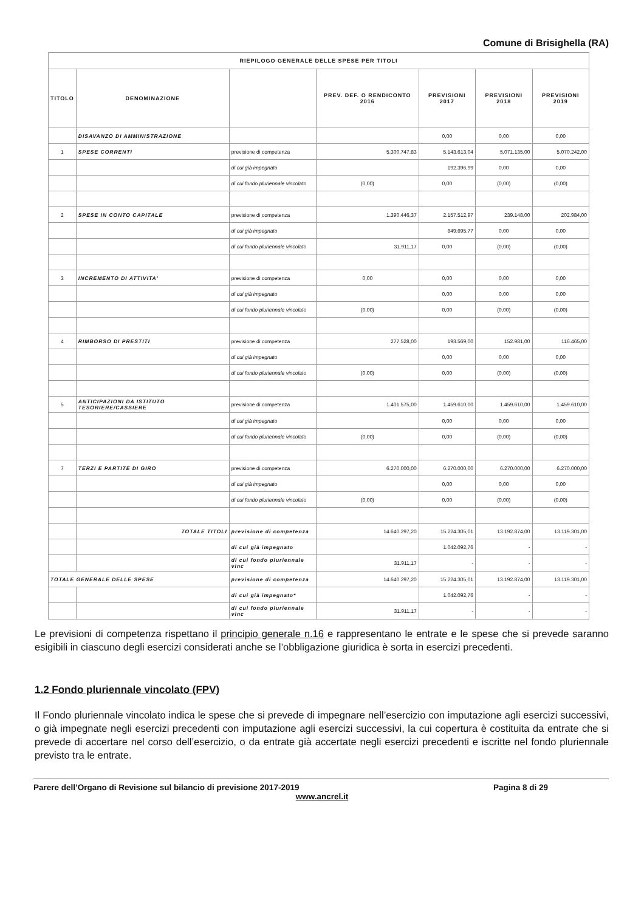Comune di Brisighella (RA)
| RIEPILOGO GENERALE DELLE SPESE PER TITOLI | | | | | | |
| --- | --- | --- | --- | --- | --- | --- |
| TITOLO | DENOMINAZIONE | | PREV. DEF. O RENDICONTO 2016 | PREVISIONI 2017 | PREVISIONI 2018 | PREVISIONI 2019 |
| | DISAVANZO DI AMMINISTRAZIONE | | | 0,00 | 0,00 | 0,00 |
| 1 | SPESE CORRENTI | previsione di competenza | 5.300.747,83 | 5.143.613,04 | 5.071.135,00 | 5.070.242,00 |
| | | di cui già impegnato | | 192.396,99 | 0,00 | 0,00 |
| | | di cui fondo pluriennale vincolato | (0,00) | 0,00 | (0,00) | (0,00) |
| 2 | SPESE IN CONTO CAPITALE | previsione di competenza | 1.390.446,37 | 2.157.512,97 | 239.148,00 | 202.984,00 |
| | | di cui già impegnato | | 849.695,77 | 0,00 | 0,00 |
| | | di cui fondo pluriennale vincolato | 31.911,17 | 0,00 | (0,00) | (0,00) |
| 3 | INCREMENTO DI ATTIVITA' | previsione di competenza | 0,00 | 0,00 | 0,00 | 0,00 |
| | | di cui già impegnato | | 0,00 | 0,00 | 0,00 |
| | | di cui fondo pluriennale vincolato | (0,00) | 0,00 | (0,00) | (0,00) |
| 4 | RIMBORSO DI PRESTITI | previsione di competenza | 277.528,00 | 193.569,00 | 152.981,00 | 116.465,00 |
| | | di cui già impegnato | | 0,00 | 0,00 | 0,00 |
| | | di cui fondo pluriennale vincolato | (0,00) | 0,00 | (0,00) | (0,00) |
| 5 | ANTICIPAZIONI DA ISTITUTO TESORIERE/CASSIERE | previsione di competenza | 1.401.575,00 | 1.459.610,00 | 1.459.610,00 | 1.459.610,00 |
| | | di cui già impegnato | | 0,00 | 0,00 | 0,00 |
| | | di cui fondo pluriennale vincolato | (0,00) | 0,00 | (0,00) | (0,00) |
| 7 | TERZI E PARTITE DI GIRO | previsione di competenza | 6.270.000,00 | 6.270.000,00 | 6.270.000,00 | 6.270.000,00 |
| | | di cui già impegnato | | 0,00 | 0,00 | 0,00 |
| | | di cui fondo pluriennale vincolato | (0,00) | 0,00 | (0,00) | (0,00) |
| | TOTALE TITOLI | previsione di competenza | 14.640.297,20 | 15.224.305,01 | 13.192.874,00 | 13.119.301,00 |
| | | di cui già impegnato | | 1.042.092,76 | - | - |
| | | di cui fondo pluriennale vinc | 31.911,17 | - | - | - |
| TOTALE GENERALE DELLE SPESE | | previsione di competenza | 14.640.297,20 | 15.224.305,01 | 13.192.874,00 | 13.119.301,00 |
| | | di cui già impegnato* | | 1.042.092,76 | - | - |
| | | di cui fondo pluriennale vinc | 31.911,17 | - | - | - |
Le previsioni di competenza rispettano il principio generale n.16 e rappresentano le entrate e le spese che si prevede saranno esigibili in ciascuno degli esercizi considerati anche se l’obbligazione giuridica è sorta in esercizi precedenti.
1.2 Fondo pluriennale vincolato (FPV)
Il Fondo pluriennale vincolato indica le spese che si prevede di impegnare nell’esercizio con imputazione agli esercizi successivi, o già impegnate negli esercizi precedenti con imputazione agli esercizi successivi, la cui copertura è costituita da entrate che si prevede di accertare nel corso dell’esercizio, o da entrate già accertate negli esercizi precedenti e iscritte nel fondo pluriennale previsto tra le entrate.
Parere dell’Organo di Revisione sul bilancio di previsione 2017-2019 Pagina 8 di 29
www.ancrel.it